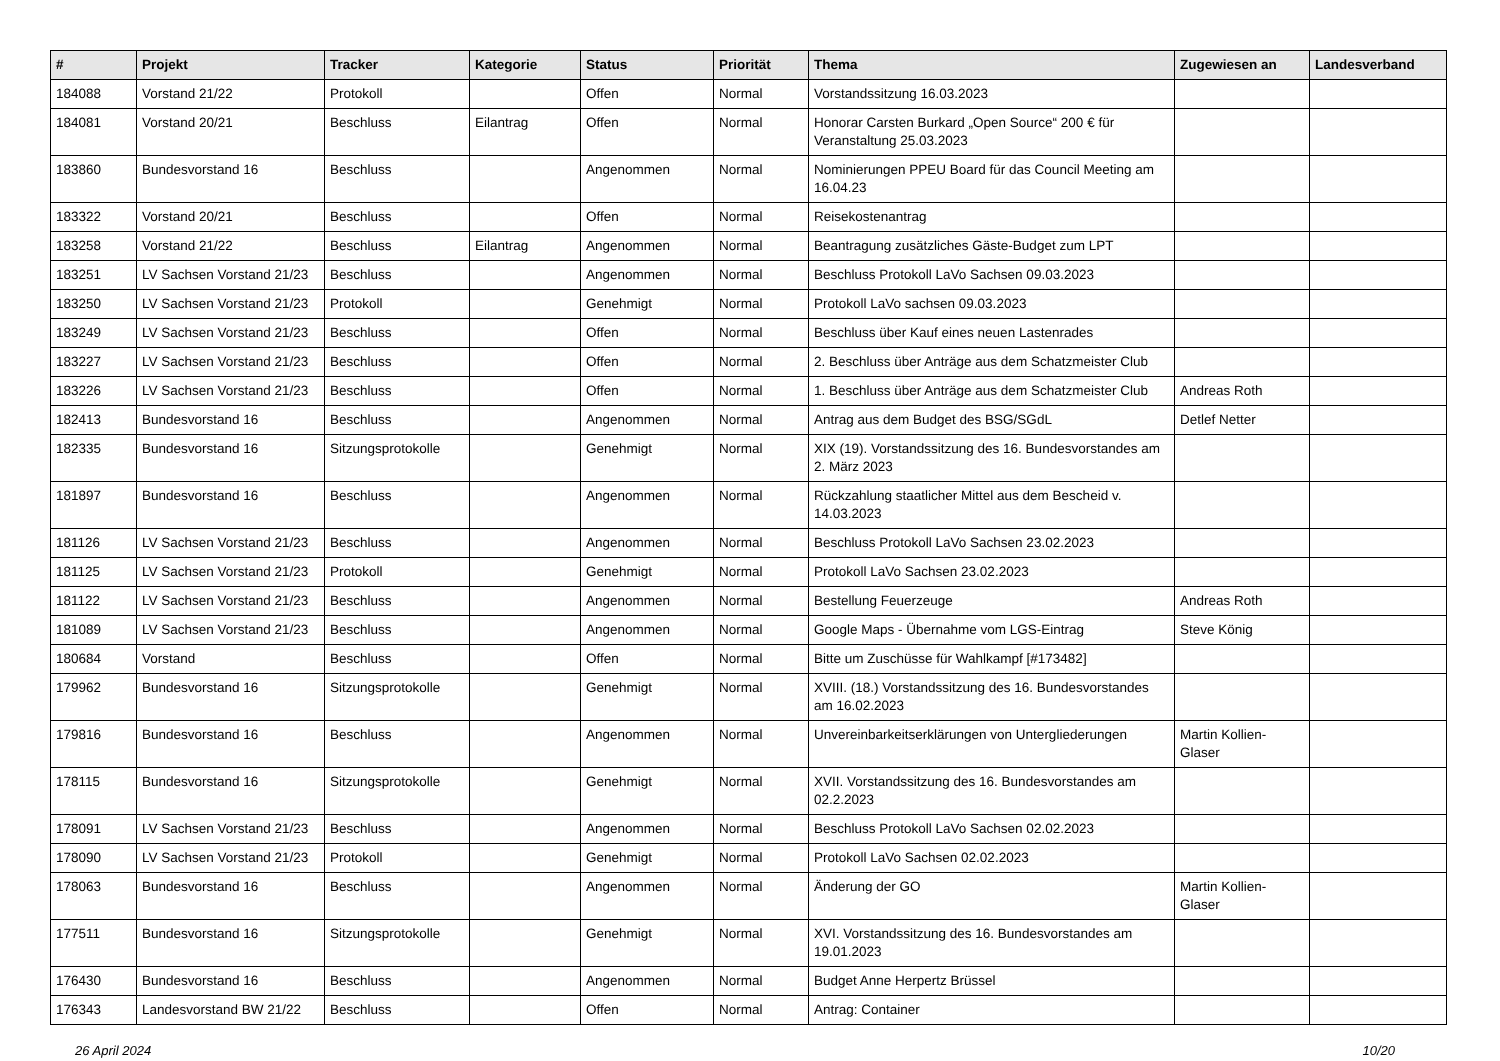| # | Projekt | Tracker | Kategorie | Status | Priorität | Thema | Zugewiesen an | Landesverband |
| --- | --- | --- | --- | --- | --- | --- | --- | --- |
| 184088 | Vorstand 21/22 | Protokoll | | Offen | Normal | Vorstandssitzung 16.03.2023 | | |
| 184081 | Vorstand 20/21 | Beschluss | Eilantrag | Offen | Normal | Honorar Carsten Burkard „Open Source“ 200 € für Veranstaltung 25.03.2023 | | |
| 183860 | Bundesvorstand 16 | Beschluss | | Angenommen | Normal | Nominierungen PPEU Board für das Council Meeting am 16.04.23 | | |
| 183322 | Vorstand 20/21 | Beschluss | | Offen | Normal | Reisekostenantrag | | |
| 183258 | Vorstand 21/22 | Beschluss | Eilantrag | Angenommen | Normal | Beantragung zusätzliches Gäste-Budget zum LPT | | |
| 183251 | LV Sachsen Vorstand 21/23 | Beschluss | | Angenommen | Normal | Beschluss Protokoll LaVo Sachsen 09.03.2023 | | |
| 183250 | LV Sachsen Vorstand 21/23 | Protokoll | | Genehmigt | Normal | Protokoll LaVo sachsen 09.03.2023 | | |
| 183249 | LV Sachsen Vorstand 21/23 | Beschluss | | Offen | Normal | Beschluss über Kauf eines neuen Lastenrades | | |
| 183227 | LV Sachsen Vorstand 21/23 | Beschluss | | Offen | Normal | 2. Beschluss über Anträge aus dem Schatzmeister Club | | |
| 183226 | LV Sachsen Vorstand 21/23 | Beschluss | | Offen | Normal | 1. Beschluss über Anträge aus dem Schatzmeister Club | Andreas Roth | |
| 182413 | Bundesvorstand 16 | Beschluss | | Angenommen | Normal | Antrag aus dem Budget des BSG/SGdL | Detlef Netter | |
| 182335 | Bundesvorstand 16 | Sitzungsprotokolle | | Genehmigt | Normal | XIX (19). Vorstandssitzung des 16. Bundesvorstandes am 2. März 2023 | | |
| 181897 | Bundesvorstand 16 | Beschluss | | Angenommen | Normal | Rückzahlung staatlicher Mittel aus dem Bescheid v. 14.03.2023 | | |
| 181126 | LV Sachsen Vorstand 21/23 | Beschluss | | Angenommen | Normal | Beschluss Protokoll LaVo Sachsen 23.02.2023 | | |
| 181125 | LV Sachsen Vorstand 21/23 | Protokoll | | Genehmigt | Normal | Protokoll LaVo Sachsen 23.02.2023 | | |
| 181122 | LV Sachsen Vorstand 21/23 | Beschluss | | Angenommen | Normal | Bestellung Feuerzeuge | Andreas Roth | |
| 181089 | LV Sachsen Vorstand 21/23 | Beschluss | | Angenommen | Normal | Google Maps - Übernahme vom LGS-Eintrag | Steve König | |
| 180684 | Vorstand | Beschluss | | Offen | Normal | Bitte um Zuschüsse für Wahlkampf [#173482] | | |
| 179962 | Bundesvorstand 16 | Sitzungsprotokolle | | Genehmigt | Normal | XVIII. (18.) Vorstandssitzung des 16. Bundesvorstandes am 16.02.2023 | | |
| 179816 | Bundesvorstand 16 | Beschluss | | Angenommen | Normal | Unvereinbarkeitserklärungen von Untergliederungen | Martin Kollien-Glaser | |
| 178115 | Bundesvorstand 16 | Sitzungsprotokolle | | Genehmigt | Normal | XVII. Vorstandssitzung des 16. Bundesvorstandes am 02.2.2023 | | |
| 178091 | LV Sachsen Vorstand 21/23 | Beschluss | | Angenommen | Normal | Beschluss Protokoll LaVo Sachsen 02.02.2023 | | |
| 178090 | LV Sachsen Vorstand 21/23 | Protokoll | | Genehmigt | Normal | Protokoll LaVo Sachsen 02.02.2023 | | |
| 178063 | Bundesvorstand 16 | Beschluss | | Angenommen | Normal | Änderung der GO | Martin Kollien-Glaser | |
| 177511 | Bundesvorstand 16 | Sitzungsprotokolle | | Genehmigt | Normal | XVI. Vorstandssitzung des 16. Bundesvorstandes am 19.01.2023 | | |
| 176430 | Bundesvorstand 16 | Beschluss | | Angenommen | Normal | Budget Anne Herpertz Brüssel | | |
| 176343 | Landesvorstand BW 21/22 | Beschluss | | Offen | Normal | Antrag: Container | | |
26 April 2024 10/20